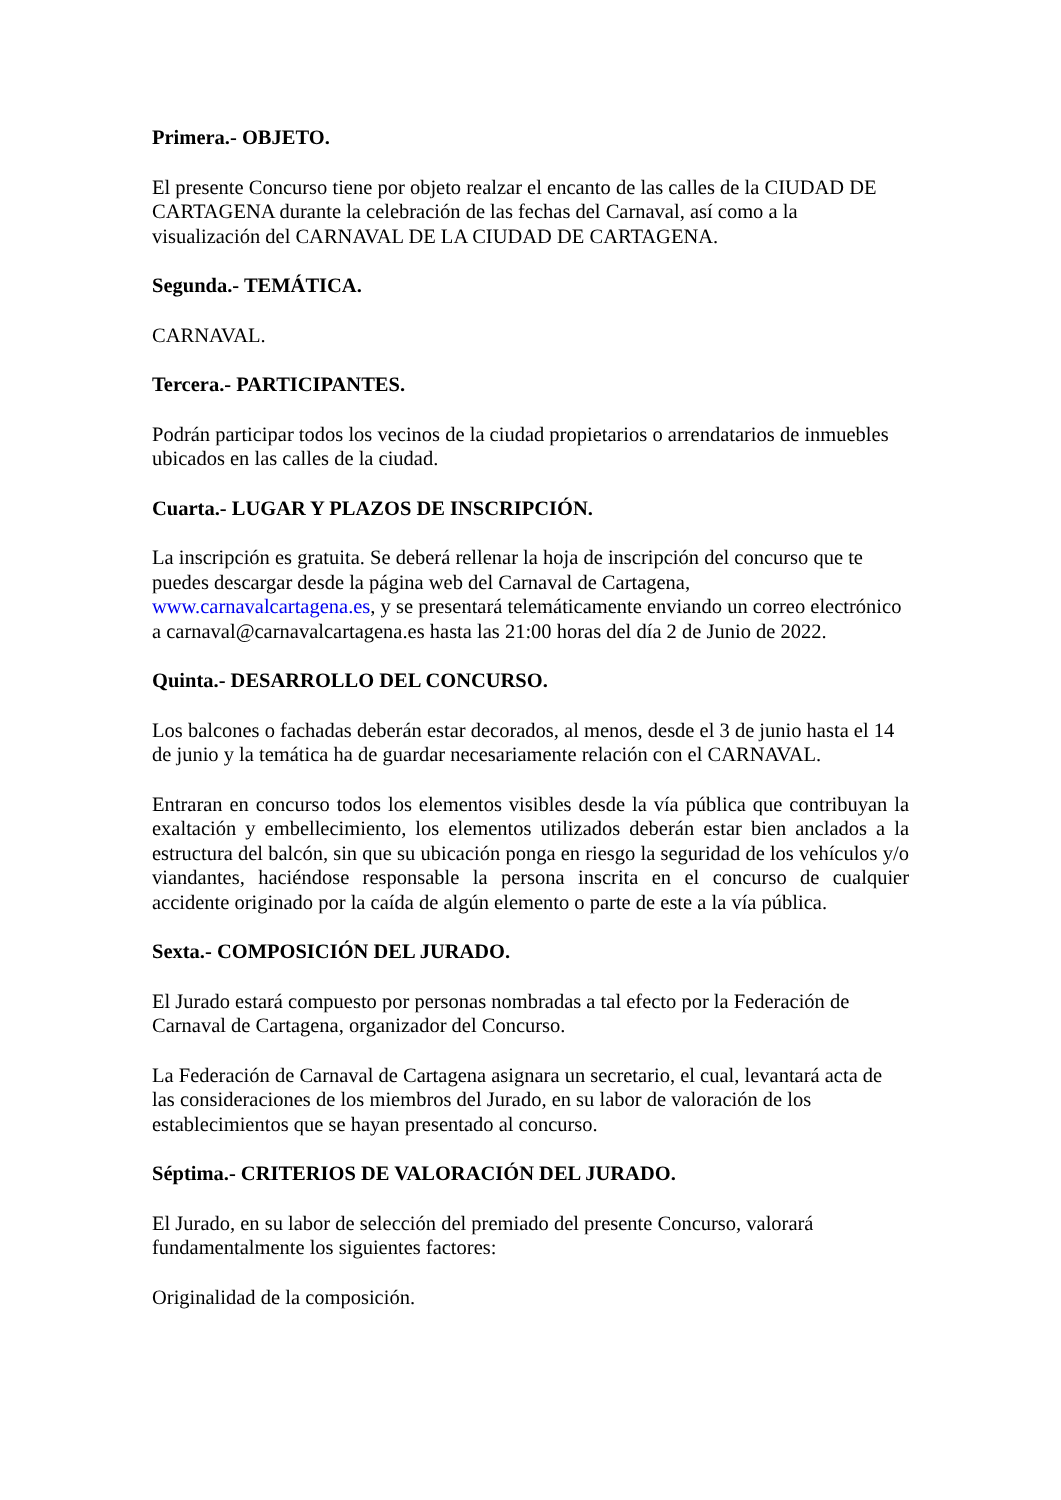Primera.- OBJETO.
El presente Concurso tiene por objeto realzar el encanto de las calles de la CIUDAD DE CARTAGENA durante la celebración de las fechas del Carnaval, así como a la visualización del CARNAVAL DE LA CIUDAD DE CARTAGENA.
Segunda.- TEMÁTICA.
CARNAVAL.
Tercera.- PARTICIPANTES.
Podrán participar todos los vecinos de la ciudad propietarios o arrendatarios de inmuebles ubicados en las calles de la ciudad.
Cuarta.- LUGAR Y PLAZOS DE INSCRIPCIÓN.
La inscripción es gratuita. Se deberá rellenar la hoja de inscripción del concurso que te puedes descargar desde la página web del Carnaval de Cartagena, www.carnavalcartagena.es, y se presentará telemáticamente enviando un correo electrónico a carnaval@carnavalcartagena.es hasta las 21:00 horas del día 2 de Junio de 2022.
Quinta.- DESARROLLO DEL CONCURSO.
Los balcones o fachadas deberán estar decorados, al menos, desde el 3 de junio hasta el 14 de junio y la temática ha de guardar necesariamente relación con el CARNAVAL.
Entraran en concurso todos los elementos visibles desde la vía pública que contribuyan la exaltación y embellecimiento, los elementos utilizados deberán estar bien anclados a la estructura del balcón, sin que su ubicación ponga en riesgo la seguridad de los vehículos y/o viandantes, haciéndose responsable la persona inscrita en el concurso de cualquier accidente originado por la caída de algún elemento o parte de este a la vía pública.
Sexta.- COMPOSICIÓN DEL JURADO.
El Jurado estará compuesto por personas nombradas a tal efecto por la Federación de Carnaval de Cartagena, organizador del Concurso.
La Federación de Carnaval de Cartagena asignara un secretario, el cual, levantará acta de las consideraciones de los miembros del Jurado, en su labor de valoración de los establecimientos que se hayan presentado al concurso.
Séptima.- CRITERIOS DE VALORACIÓN DEL JURADO.
El Jurado, en su labor de selección del premiado del presente Concurso, valorará fundamentalmente los siguientes factores:
Originalidad de la composición.